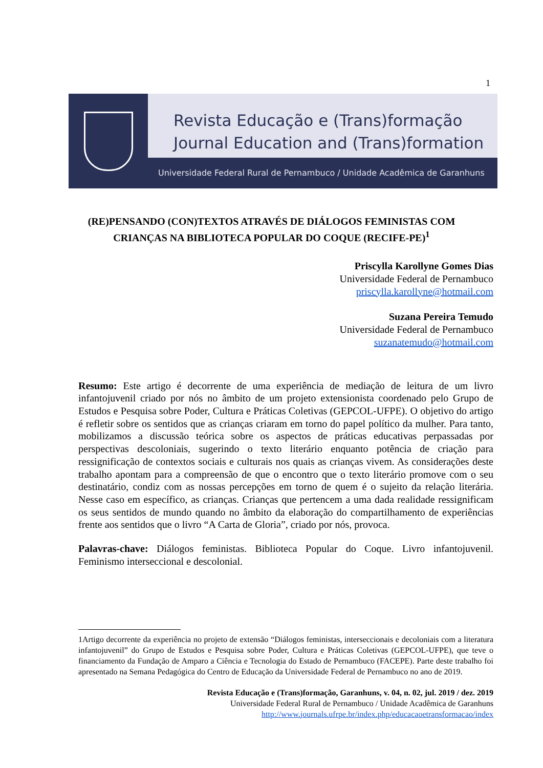1
Revista Educação e (Trans)formação
Journal Education and (Trans)formation
Universidade Federal Rural de Pernambuco / Unidade Acadêmica de Garanhuns
(RE)PENSANDO (CON)TEXTOS ATRAVÉS DE DIÁLOGOS FEMINISTAS COM CRIANÇAS NA BIBLIOTECA POPULAR DO COQUE (RECIFE-PE)<sup>1</sup>
Priscylla Karollyne Gomes Dias
Universidade Federal de Pernambuco
priscylla.karollyne@hotmail.com
Suzana Pereira Temudo
Universidade Federal de Pernambuco
suzanatemudo@hotmail.com
Resumo: Este artigo é decorrente de uma experiência de mediação de leitura de um livro infantojuvenil criado por nós no âmbito de um projeto extensionista coordenado pelo Grupo de Estudos e Pesquisa sobre Poder, Cultura e Práticas Coletivas (GEPCOL-UFPE). O objetivo do artigo é refletir sobre os sentidos que as crianças criaram em torno do papel político da mulher. Para tanto, mobilizamos a discussão teórica sobre os aspectos de práticas educativas perpassadas por perspectivas descoloniais, sugerindo o texto literário enquanto potência de criação para ressignificação de contextos sociais e culturais nos quais as crianças vivem. As considerações deste trabalho apontam para a compreensão de que o encontro que o texto literário promove com o seu destinatário, condiz com as nossas percepções em torno de quem é o sujeito da relação literária. Nesse caso em específico, as crianças. Crianças que pertencem a uma dada realidade ressignificam os seus sentidos de mundo quando no âmbito da elaboração do compartilhamento de experiências frente aos sentidos que o livro “A Carta de Gloria”, criado por nós, provoca.
Palavras-chave: Diálogos feministas. Biblioteca Popular do Coque. Livro infantojuvenil. Feminismo interseccional e descolonial.
1Artigo decorrente da experiência no projeto de extensão “Diálogos feministas, interseccionais e decoloniais com a literatura infantojuvenil” do Grupo de Estudos e Pesquisa sobre Poder, Cultura e Práticas Coletivas (GEPCOL-UFPE), que teve o financiamento da Fundação de Amparo a Ciência e Tecnologia do Estado de Pernambuco (FACEPE). Parte deste trabalho foi apresentado na Semana Pedagógica do Centro de Educação da Universidade Federal de Pernambuco no ano de 2019.
Revista Educação e (Trans)formação, Garanhuns, v. 04, n. 02, jul. 2019 / dez. 2019
Universidade Federal Rural de Pernambuco / Unidade Acadêmica de Garanhuns
http://www.journals.ufrpe.br/index.php/educacaoetransformacao/index